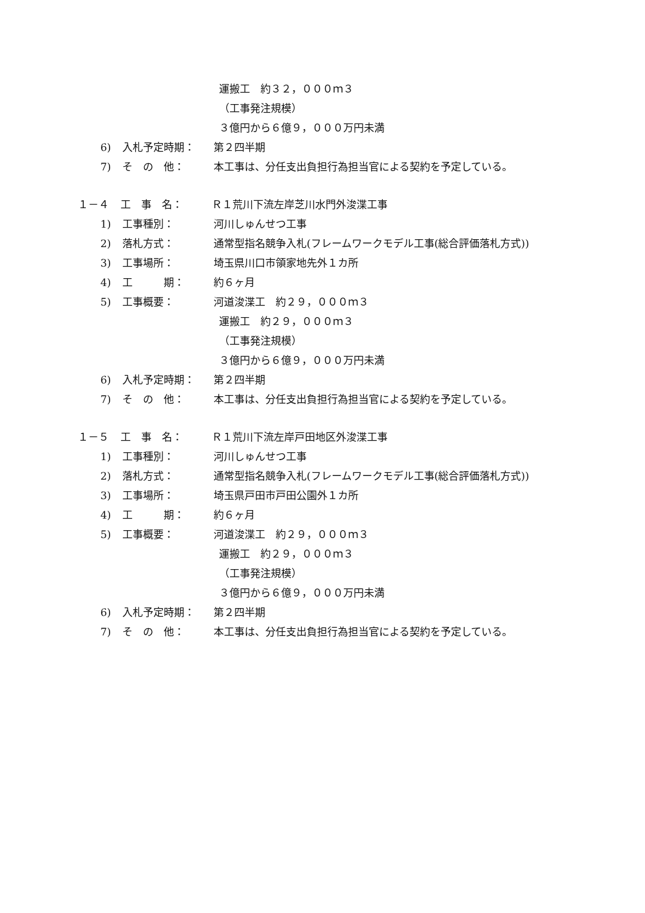運搬工　約３２，０００ｍ３
（工事発注規模）
３億円から６億９，０００万円未満
6) 入札予定時期： 第２四半期
7) そ　の　他： 本工事は、分任支出負担行為担当官による契約を予定している。
１－４ 工　事　名： Ｒ１荒川下流左岸芝川水門外浚渫工事
1) 工事種別： 河川しゅんせつ工事
2) 落札方式： 通常型指名競争入札(フレームワークモデル工事(総合評価落札方式))
3) 工事場所： 埼玉県川口市領家地先外１カ所
4) 工　　　期： 約６ヶ月
5) 工事概要： 河道浚渫工　約２９，０００ｍ３
運搬工　約２９，０００ｍ３
（工事発注規模）
３億円から６億９，０００万円未満
6) 入札予定時期： 第２四半期
7) そ　の　他： 本工事は、分任支出負担行為担当官による契約を予定している。
１－５ 工　事　名： Ｒ１荒川下流左岸戸田地区外浚渫工事
1) 工事種別： 河川しゅんせつ工事
2) 落札方式： 通常型指名競争入札(フレームワークモデル工事(総合評価落札方式))
3) 工事場所： 埼玉県戸田市戸田公園外１カ所
4) 工　　　期： 約６ヶ月
5) 工事概要： 河道浚渫工　約２９，０００ｍ３
運搬工　約２９，０００ｍ３
（工事発注規模）
３億円から６億９，０００万円未満
6) 入札予定時期： 第２四半期
7) そ　の　他： 本工事は、分任支出負担行為担当官による契約を予定している。